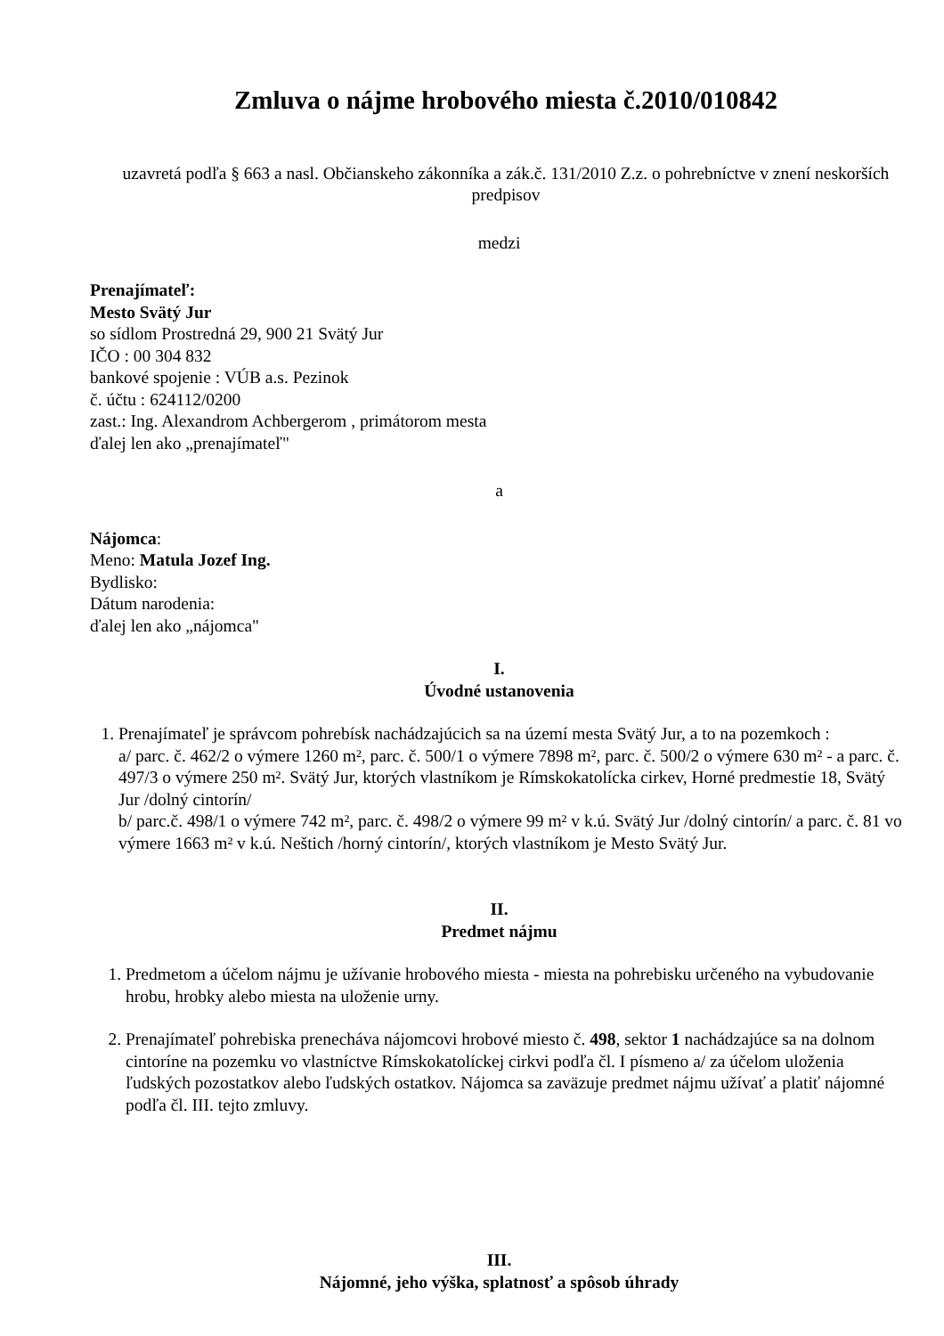Zmluva o nájme hrobového miesta č.2010/010842
uzavretá podľa § 663 a nasl. Občianskeho zákonníka a zák.č. 131/2010 Z.z. o pohrebníctve v znení neskorších predpisov
medzi
Prenajímateľ:
Mesto Svätý Jur
so sídlom Prostredná 29, 900 21 Svätý Jur
IČO : 00 304 832
bankové spojenie : VÚB a.s. Pezinok
č. účtu : 624112/0200
zast.: Ing. Alexandrom Achbergerom , primátorom mesta
ďalej len ako „prenajímateľ"
a
Nájomca:
Meno: Matula Jozef Ing.
Bydlisko:
Dátum narodenia:
ďalej len ako „nájomca"
I.
Úvodné ustanovenia
1. Prenajímateľ je správcom pohrebísk nachádzajúcich sa na území mesta Svätý Jur, a to na pozemkoch :
a/ parc. č. 462/2 o výmere 1260 m², parc. č. 500/1 o výmere 7898 m², parc. č. 500/2 o výmere 630 m² - a parc. č. 497/3 o výmere 250 m². Svätý Jur, ktorých vlastníkom je Rímskokatolícka cirkev, Horné predmestie 18, Svätý Jur /dolný cintorín/
b/ parc.č. 498/1 o výmere 742 m², parc. č. 498/2 o výmere 99 m² v k.ú. Svätý Jur /dolný cintorín/ a parc. č. 81 vo výmere 1663 m² v k.ú. Neštich /horný cintorín/, ktorých vlastníkom je Mesto Svätý Jur.
II.
Predmet nájmu
1. Predmetom a účelom nájmu je užívanie hrobového miesta - miesta na pohrebisku určeného na vybudovanie hrobu, hrobky alebo miesta na uloženie urny.
2. Prenajímateľ pohrebiska prenecháva nájomcovi hrobové miesto č. 498, sektor 1 nachádzajúce sa na dolnom cintoríne na pozemku vo vlastníctve Rímskokatolíckej cirkvi podľa čl. I písmeno a/ za účelom uloženia ľudských pozostatkov alebo ľudských ostatkov. Nájomca sa zaväzuje predmet nájmu užívať a platiť nájomné podľa čl. III. tejto zmluvy.
III.
Nájomné, jeho výška, splatnosť a spôsob úhrady